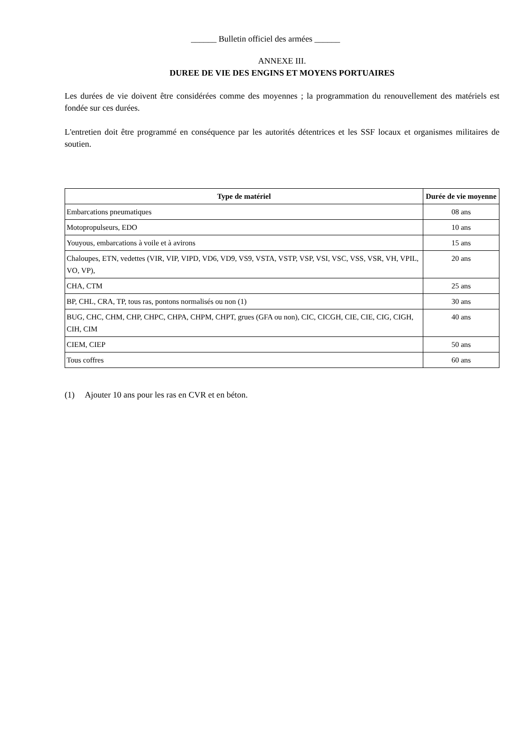______ Bulletin officiel des armées ______
ANNEXE III.
DUREE DE VIE DES ENGINS ET MOYENS PORTUAIRES
Les durées de vie doivent être considérées comme des moyennes ; la programmation du renouvellement des matériels est fondée sur ces durées.
L'entretien doit être programmé en conséquence par les autorités détentrices et les SSF locaux et organismes militaires de soutien.
| Type de matériel | Durée de vie moyenne |
| --- | --- |
| Embarcations pneumatiques | 08 ans |
| Motopropulseurs, EDO | 10 ans |
| Youyous, embarcations à voile et à avirons | 15 ans |
| Chaloupes, ETN, vedettes (VIR, VIP, VIPD, VD6, VD9, VS9, VSTA, VSTP, VSP, VSI, VSC, VSS, VSR, VH, VPIL, VO, VP), | 20 ans |
| CHA, CTM | 25 ans |
| BP, CHL, CRA, TP, tous ras, pontons normalisés ou non (1) | 30 ans |
| BUG, CHC, CHM, CHP, CHPC, CHPA, CHPM, CHPT, grues (GFA ou non), CIC, CICGH, CIE, CIE, CIG, CIGH, CIH, CIM | 40 ans |
| CIEM, CIEP | 50 ans |
| Tous coffres | 60 ans |
(1) Ajouter 10 ans pour les ras en CVR et en béton.